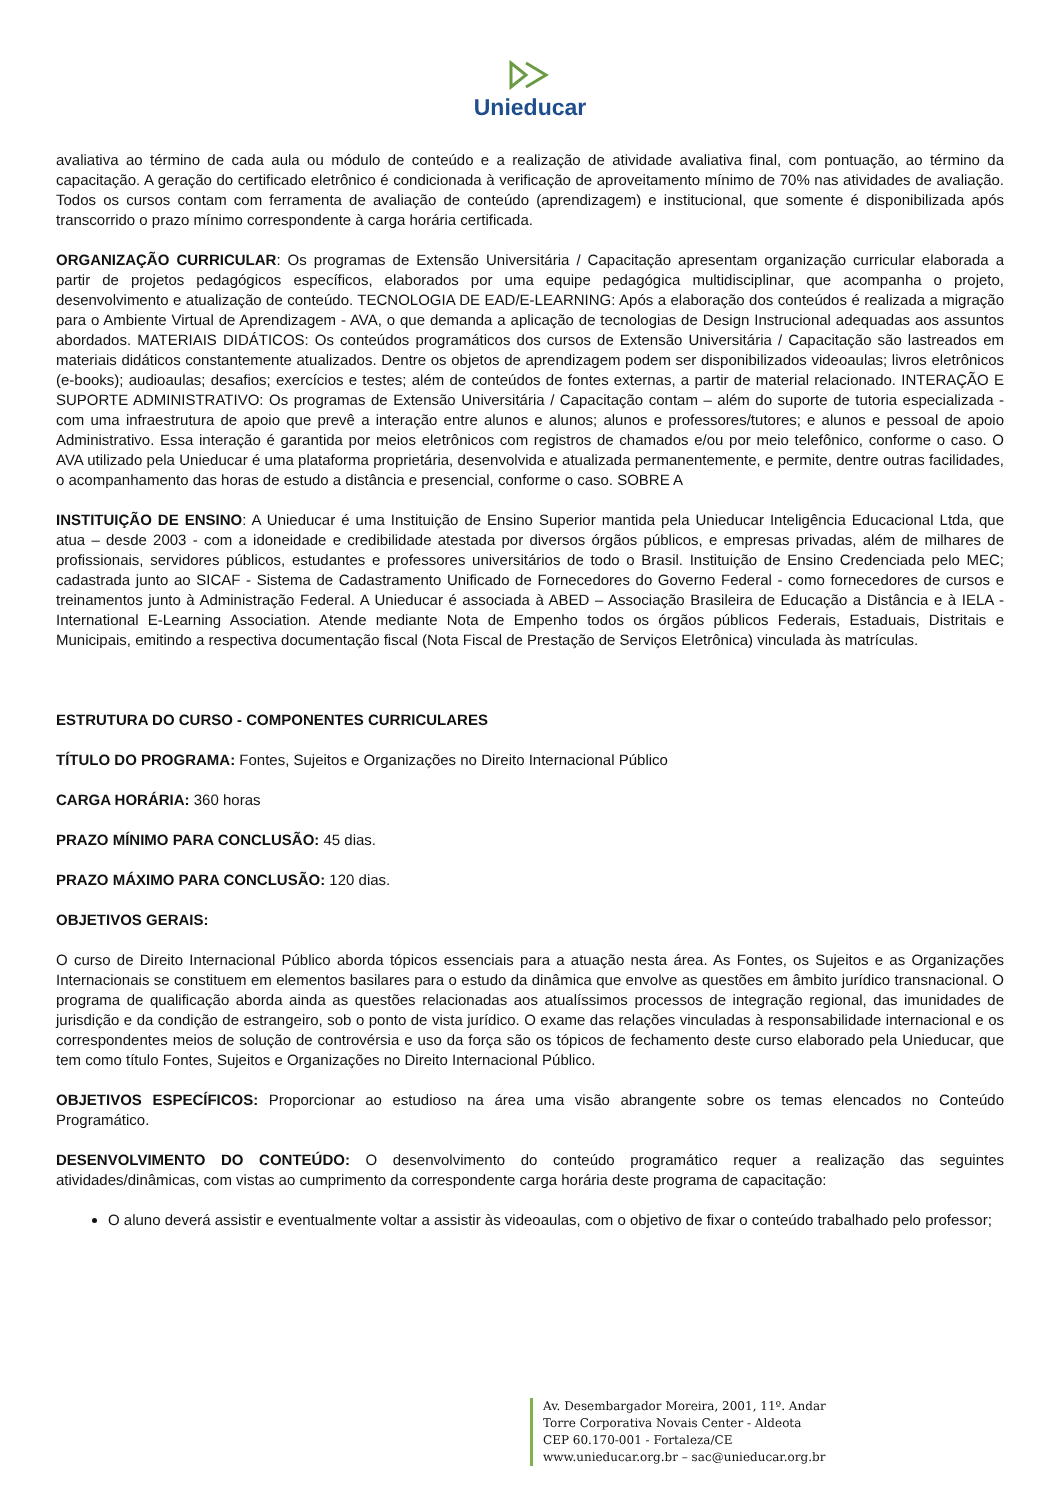Unieducar
avaliativa ao término de cada aula ou módulo de conteúdo e a realização de atividade avaliativa final, com pontuação, ao término da capacitação. A geração do certificado eletrônico é condicionada à verificação de aproveitamento mínimo de 70% nas atividades de avaliação. Todos os cursos contam com ferramenta de avaliação de conteúdo (aprendizagem) e institucional, que somente é disponibilizada após transcorrido o prazo mínimo correspondente à carga horária certificada.
ORGANIZAÇÃO CURRICULAR: Os programas de Extensão Universitária / Capacitação apresentam organização curricular elaborada a partir de projetos pedagógicos específicos, elaborados por uma equipe pedagógica multidisciplinar, que acompanha o projeto, desenvolvimento e atualização de conteúdo. TECNOLOGIA DE EAD/E-LEARNING: Após a elaboração dos conteúdos é realizada a migração para o Ambiente Virtual de Aprendizagem - AVA, o que demanda a aplicação de tecnologias de Design Instrucional adequadas aos assuntos abordados. MATERIAIS DIDÁTICOS: Os conteúdos programáticos dos cursos de Extensão Universitária / Capacitação são lastreados em materiais didáticos constantemente atualizados. Dentre os objetos de aprendizagem podem ser disponibilizados videoaulas; livros eletrônicos (e-books); audioaulas; desafios; exercícios e testes; além de conteúdos de fontes externas, a partir de material relacionado. INTERAÇÃO E SUPORTE ADMINISTRATIVO: Os programas de Extensão Universitária / Capacitação contam – além do suporte de tutoria especializada - com uma infraestrutura de apoio que prevê a interação entre alunos e alunos; alunos e professores/tutores; e alunos e pessoal de apoio Administrativo. Essa interação é garantida por meios eletrônicos com registros de chamados e/ou por meio telefônico, conforme o caso. O AVA utilizado pela Unieducar é uma plataforma proprietária, desenvolvida e atualizada permanentemente, e permite, dentre outras facilidades, o acompanhamento das horas de estudo a distância e presencial, conforme o caso. SOBRE A
INSTITUIÇÃO DE ENSINO: A Unieducar é uma Instituição de Ensino Superior mantida pela Unieducar Inteligência Educacional Ltda, que atua – desde 2003 - com a idoneidade e credibilidade atestada por diversos órgãos públicos, e empresas privadas, além de milhares de profissionais, servidores públicos, estudantes e professores universitários de todo o Brasil. Instituição de Ensino Credenciada pelo MEC; cadastrada junto ao SICAF - Sistema de Cadastramento Unificado de Fornecedores do Governo Federal - como fornecedores de cursos e treinamentos junto à Administração Federal. A Unieducar é associada à ABED – Associação Brasileira de Educação a Distância e à IELA - International E-Learning Association. Atende mediante Nota de Empenho todos os órgãos públicos Federais, Estaduais, Distritais e Municipais, emitindo a respectiva documentação fiscal (Nota Fiscal de Prestação de Serviços Eletrônica) vinculada às matrículas.
ESTRUTURA DO CURSO - COMPONENTES CURRICULARES
TÍTULO DO PROGRAMA: Fontes, Sujeitos e Organizações no Direito Internacional Público
CARGA HORÁRIA: 360 horas
PRAZO MÍNIMO PARA CONCLUSÃO: 45 dias.
PRAZO MÁXIMO PARA CONCLUSÃO: 120 dias.
OBJETIVOS GERAIS:
O curso de Direito Internacional Público aborda tópicos essenciais para a atuação nesta área. As Fontes, os Sujeitos e as Organizações Internacionais se constituem em elementos basilares para o estudo da dinâmica que envolve as questões em âmbito jurídico transnacional. O programa de qualificação aborda ainda as questões relacionadas aos atualíssimos processos de integração regional, das imunidades de jurisdição e da condição de estrangeiro, sob o ponto de vista jurídico. O exame das relações vinculadas à responsabilidade internacional e os correspondentes meios de solução de controvérsia e uso da força são os tópicos de fechamento deste curso elaborado pela Unieducar, que tem como título Fontes, Sujeitos e Organizações no Direito Internacional Público.
OBJETIVOS ESPECÍFICOS: Proporcionar ao estudioso na área uma visão abrangente sobre os temas elencados no Conteúdo Programático.
DESENVOLVIMENTO DO CONTEÚDO: O desenvolvimento do conteúdo programático requer a realização das seguintes atividades/dinâmicas, com vistas ao cumprimento da correspondente carga horária deste programa de capacitação:
O aluno deverá assistir e eventualmente voltar a assistir às videoaulas, com o objetivo de fixar o conteúdo trabalhado pelo professor;
Av. Desembargador Moreira, 2001, 11º. Andar
Torre Corporativa Novais Center - Aldeota
CEP 60.170-001 - Fortaleza/CE
www.unieducar.org.br – sac@unieducar.org.br